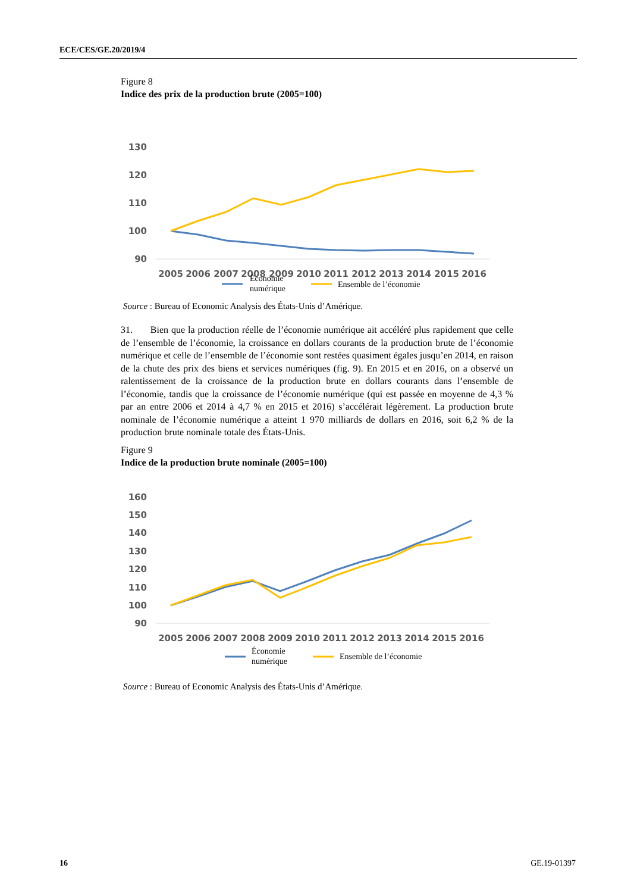ECE/CES/GE.20/2019/4
Figure 8
Indice des prix de la production brute (2005=100)
130
120
110
100
90
2005
2006
2007
2008
2009
2010
2011
2012
2013
2014
2015
2016
Économie
numérique
Ensemble de l’économie
Source : Bureau of Economic Analysis des États-Unis d’Amérique.
31. Bien que la production réelle de l’économie numérique ait accéléré plus rapidement que celle de l’ensemble de l’économie, la croissance en dollars courants de la production brute de l’économie numérique et celle de l’ensemble de l’économie sont restées quasiment égales jusqu’en 2014, en raison de la chute des prix des biens et services numériques (fig. 9). En 2015 et en 2016, on a observé un ralentissement de la croissance de la production brute en dollars courants dans l’ensemble de l’économie, tandis que la croissance de l’économie numérique (qui est passée en moyenne de 4,3 % par an entre 2006 et 2014 à 4,7 % en 2015 et 2016) s’accélérait légèrement. La production brute nominale de l’économie numérique a atteint 1 970 milliards de dollars en 2016, soit 6,2 % de la production brute nominale totale des États-Unis.
Figure 9
Indice de la production brute nominale (2005=100)
160
150
140
130
120
110
100
90
2005
2006
2007
2008
2009
2010
2011
2012
2013
2014
2015
2016
Économie
numérique
Ensemble de l’économie
Source : Bureau of Economic Analysis des États-Unis d’Amérique.
16 GE.19-01397